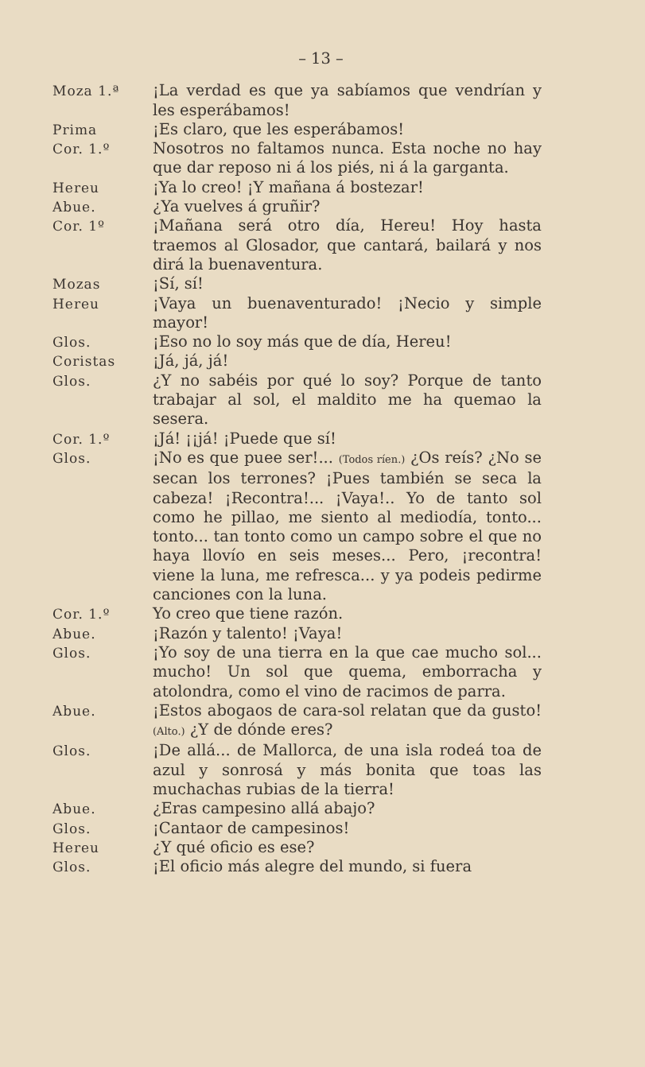– 13 –
Moza 1.ª ¡La verdad es que ya sabíamos que vendrían y les esperábamos!
Prima ¡Es claro, que les esperábamos!
Cor. 1.º Nosotros no faltamos nunca. Esta noche no hay que dar reposo ni á los piés, ni á la garganta.
Hereu ¡Ya lo creo! ¡Y mañana á bostezar!
Abue. ¿Ya vuelves á gruñir?
Cor. 1º ¡Mañana será otro día, Hereu! Hoy hasta traemos al Glosador, que cantará, bailará y nos dirá la buenaventura.
Mozas ¡Sí, sí!
Hereu ¡Vaya un buenaventurado! ¡Necio y simple mayor!
Glos. ¡Eso no lo soy más que de día, Hereu!
Coristas ¡Já, já, já!
Glos. ¿Y no sabéis por qué lo soy? Porque de tanto trabajar al sol, el maldito me ha quemao la sesera.
Cor. 1.º ¡Já! ¡¡já! ¡Puede que sí!
Glos. ¡No es que puee ser!... (Todos ríen.) ¿Os reís? ¿No se secan los terrones? ¡Pues también se seca la cabeza! ¡Recontra!... ¡Vaya!.. Yo de tanto sol como he pillao, me siento al mediodía, tonto... tonto... tan tonto como un campo sobre el que no haya llovío en seis meses... Pero, ¡recontra! viene la luna, me refresca... y ya podeis pedirme canciones con la luna.
Cor. 1.º Yo creo que tiene razón.
Abue. ¡Razón y talento! ¡Vaya!
Glos. ¡Yo soy de una tierra en la que cae mucho sol... mucho! Un sol que quema, emborracha y atolondra, como el vino de racimos de parra.
Abue. ¡Estos abogaos de cara-sol relatan que da gusto! (Alto.) ¿Y de dónde eres?
Glos. ¡De allá... de Mallorca, de una isla rodeá toa de azul y sonrosá y más bonita que toas las muchachas rubias de la tierra!
Abue. ¿Eras campesino allá abajo?
Glos. ¡Cantaor de campesinos!
Hereu ¿Y qué oficio es ese?
Glos. ¡El oficio más alegre del mundo, si fuera